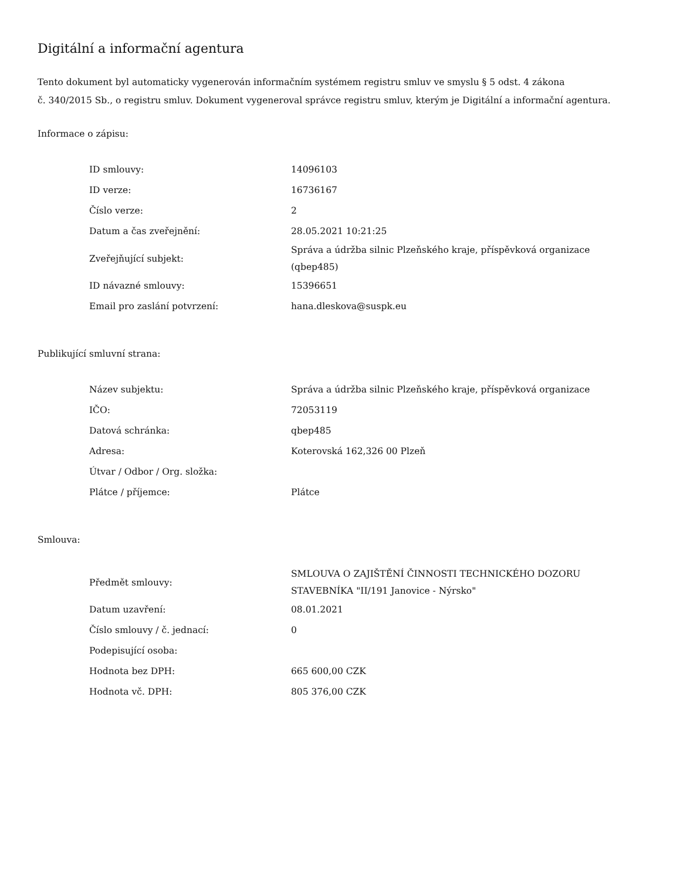Digitální a informační agentura
Tento dokument byl automaticky vygenerován informačním systémem registru smluv ve smyslu § 5 odst. 4 zákona
č. 340/2015 Sb., o registru smluv. Dokument vygeneroval správce registru smluv, kterým je Digitální a informační agentura.
Informace o zápisu:
| ID smlouvy: | 14096103 |
| ID verze: | 16736167 |
| Číslo verze: | 2 |
| Datum a čas zveřejnění: | 28.05.2021 10:21:25 |
| Zveřejňující subjekt: | Správa a údržba silnic Plzeňského kraje, příspěvková organizace (qbep485) |
| ID návazné smlouvy: | 15396651 |
| Email pro zaslání potvrzení: | hana.dleskova@suspk.eu |
Publikující smluvní strana:
| Název subjektu: | Správa a údržba silnic Plzeňského kraje, příspěvková organizace |
| IČO: | 72053119 |
| Datová schránka: | qbep485 |
| Adresa: | Koterovská 162,326 00 Plzeň |
| Útvar / Odbor / Org. složka: | |
| Plátce / příjemce: | Plátce |
Smlouva:
| Předmět smlouvy: | SMLOUVA O ZAJIŠTĚNÍ ČINNOSTI TECHNICKÉHO DOZORU STAVEBNÍKA "II/191 Janovice - Nýrsko" |
| Datum uzavření: | 08.01.2021 |
| Číslo smlouvy / č. jednací: | 0 |
| Podepisující osoba: | |
| Hodnota bez DPH: | 665 600,00 CZK |
| Hodnota vč. DPH: | 805 376,00 CZK |